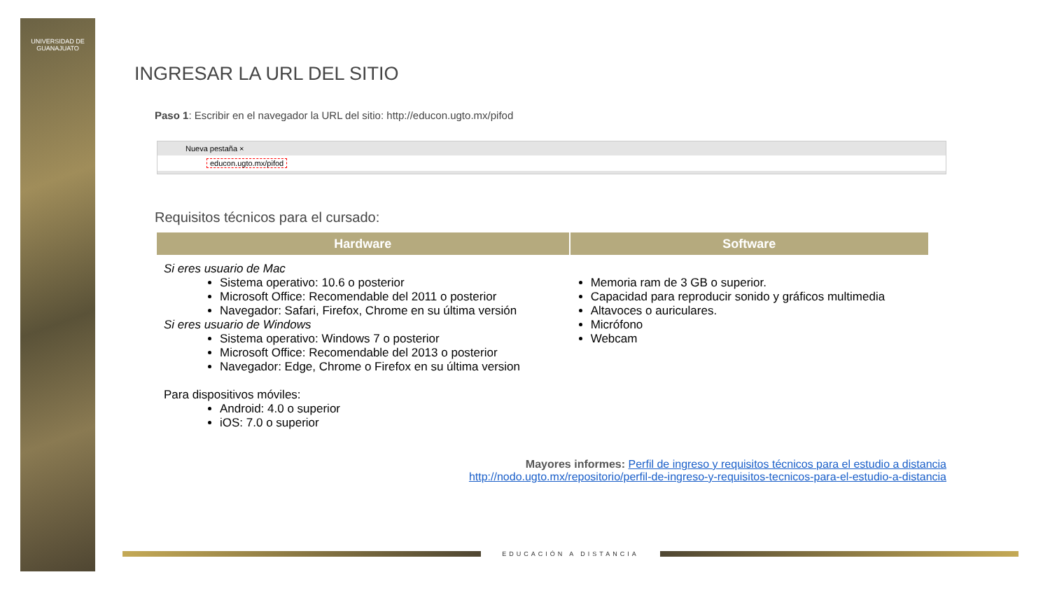UNIVERSIDAD DE
GUANAJUATO
INGRESAR LA URL DEL SITIO
Paso 1: Escribir en el navegador la URL del sitio: http://educon.ugto.mx/pifod
Nueva pestaña ×
educon.ugto.mx/pifod
Requisitos técnicos para el cursado:
| Hardware | Software |
| --- | --- |
| Si eres usuario de Mac Sistema operativo: 10.6 o posterior Microsoft Office: Recomendable del 2011 o posterior Navegador: Safari, Firefox, Chrome en su última versión Si eres usuario de Windows Sistema operativo: Windows 7 o posterior Microsoft Office: Recomendable del 2013 o posterior Navegador: Edge, Chrome o Firefox en su última version Para dispositivos móviles: Android: 4.0 o superior iOS: 7.0 o superior | Memoria ram de 3 GB o superior. Capacidad para reproducir sonido y gráficos multimedia Altavoces o auriculares. Micrófono Webcam |
Mayores informes: Perfil de ingreso y requisitos técnicos para el estudio a distancia
http://nodo.ugto.mx/repositorio/perfil-de-ingreso-y-requisitos-tecnicos-para-el-estudio-a-distancia
EDUCACIÓN A DISTANCIA